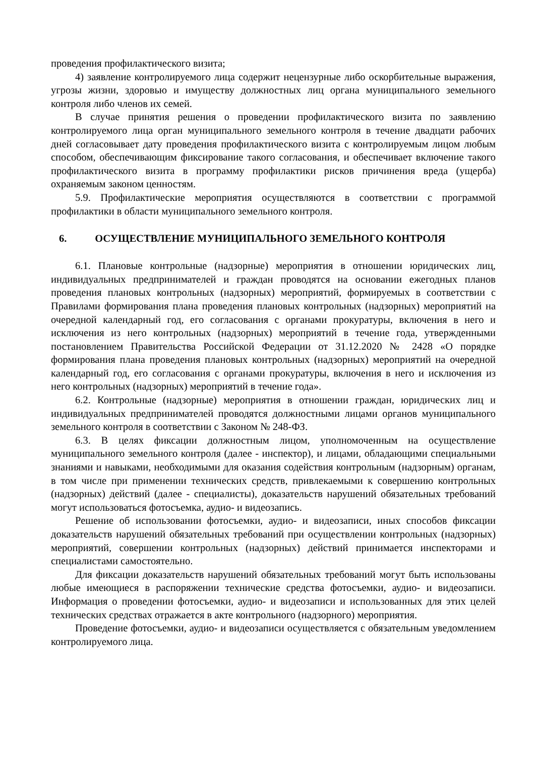проведения профилактического визита;
4) заявление контролируемого лица содержит нецензурные либо оскорбительные выражения, угрозы жизни, здоровью и имуществу должностных лиц органа муниципального земельного контроля либо членов их семей.
В случае принятия решения о проведении профилактического визита по заявлению контролируемого лица орган муниципального земельного контроля в течение двадцати рабочих дней согласовывает дату проведения профилактического визита с контролируемым лицом любым способом, обеспечивающим фиксирование такого согласования, и обеспечивает включение такого профилактического визита в программу профилактики рисков причинения вреда (ущерба) охраняемым законом ценностям.
5.9. Профилактические мероприятия осуществляются в соответствии с программой профилактики в области муниципального земельного контроля.
6. ОСУЩЕСТВЛЕНИЕ МУНИЦИПАЛЬНОГО ЗЕМЕЛЬНОГО КОНТРОЛЯ
6.1. Плановые контрольные (надзорные) мероприятия в отношении юридических лиц, индивидуальных предпринимателей и граждан проводятся на основании ежегодных планов проведения плановых контрольных (надзорных) мероприятий, формируемых в соответствии с Правилами формирования плана проведения плановых контрольных (надзорных) мероприятий на очередной календарный год, его согласования с органами прокуратуры, включения в него и исключения из него контрольных (надзорных) мероприятий в течение года, утвержденными постановлением Правительства Российской Федерации от 31.12.2020 № 2428 «О порядке формирования плана проведения плановых контрольных (надзорных) мероприятий на очередной календарный год, его согласования с органами прокуратуры, включения в него и исключения из него контрольных (надзорных) мероприятий в течение года».
6.2. Контрольные (надзорные) мероприятия в отношении граждан, юридических лиц и индивидуальных предпринимателей проводятся должностными лицами органов муниципального земельного контроля в соответствии с Законом № 248-ФЗ.
6.3. В целях фиксации должностным лицом, уполномоченным на осуществление муниципального земельного контроля (далее - инспектор), и лицами, обладающими специальными знаниями и навыками, необходимыми для оказания содействия контрольным (надзорным) органам, в том числе при применении технических средств, привлекаемыми к совершению контрольных (надзорных) действий (далее - специалисты), доказательств нарушений обязательных требований могут использоваться фотосъемка, аудио- и видеозапись.
Решение об использовании фотосъемки, аудио- и видеозаписи, иных способов фиксации доказательств нарушений обязательных требований при осуществлении контрольных (надзорных) мероприятий, совершении контрольных (надзорных) действий принимается инспекторами и специалистами самостоятельно.
Для фиксации доказательств нарушений обязательных требований могут быть использованы любые имеющиеся в распоряжении технические средства фотосъемки, аудио- и видеозаписи. Информация о проведении фотосъемки, аудио- и видеозаписи и использованных для этих целей технических средствах отражается в акте контрольного (надзорного) мероприятия.
Проведение фотосъемки, аудио- и видеозаписи осуществляется с обязательным уведомлением контролируемого лица.